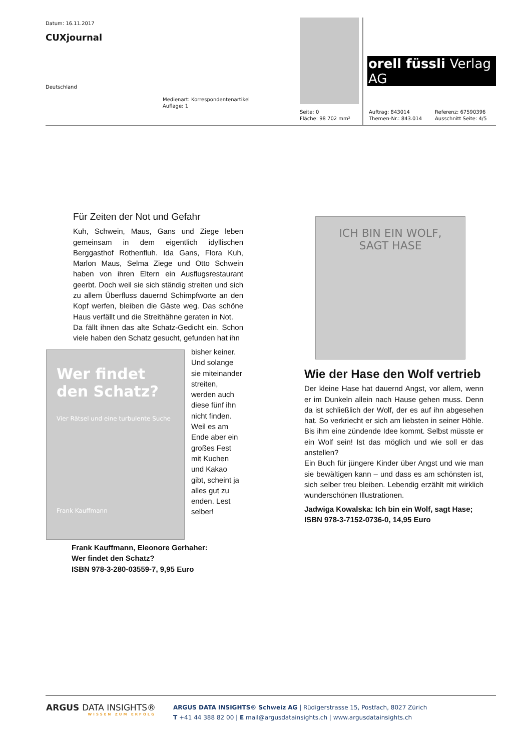Datum: 16.11.2017
CUXjournal
Deutschland
Medienart: Korrespondentenartikel
Auflage: 1
Seite: 0
Fläche: 98 702 mm²
orell füssli Verlag AG
Auftrag: 843014
Themen-Nr.: 843.014
Referenz: 67590396
Ausschnitt Seite: 4/5
Für Zeiten der Not und Gefahr
Kuh, Schwein, Maus, Gans und Ziege leben gemeinsam in dem eigentlich idyllischen Berggasthof Rothenfluh. Ida Gans, Flora Kuh, Marlon Maus, Selma Ziege und Otto Schwein haben von ihren Eltern ein Ausflugsrestaurant geerbt. Doch weil sie sich ständig streiten und sich zu allem Überfluss dauernd Schimpfworte an den Kopf werfen, bleiben die Gäste weg. Das schöne Haus verfällt und die Streithähne geraten in Not.
Da fällt ihnen das alte Schatz-Gedicht ein. Schon viele haben den Schatz gesucht, gefunden hat ihn
Wer findet den Schatz?
Vier Rätsel und eine turbulente Suche
Frank Kauffmann
bisher keiner. Und solange sie miteinander streiten, werden auch diese fünf ihn nicht finden. Weil es am Ende aber ein großes Fest mit Kuchen und Kakao gibt, scheint ja alles gut zu enden. Lest selber!
Frank Kauffmann, Eleonore Gerhaher:
Wer findet den Schatz?
ISBN 978-3-280-03559-7, 9,95 Euro
ICH BIN EIN WOLF,
SAGT HASE
Wie der Hase den Wolf vertrieb
Der kleine Hase hat dauernd Angst, vor allem, wenn er im Dunkeln allein nach Hause gehen muss. Denn da ist schließlich der Wolf, der es auf ihn abgesehen hat. So verkriecht er sich am liebsten in seiner Höhle. Bis ihm eine zündende Idee kommt. Selbst müsste er ein Wolf sein! Ist das möglich und wie soll er das anstellen?
Ein Buch für jüngere Kinder über Angst und wie man sie bewältigen kann – und dass es am schönsten ist, sich selber treu bleiben. Lebendig erzählt mit wirklich wunderschönen Illustrationen.
Jadwiga Kowalska: Ich bin ein Wolf, sagt Hase;
ISBN 978-3-7152-0736-0, 14,95 Euro
ARGUS DATA INSIGHTS®
WISSEN ZUM ERFOLG
ARGUS DATA INSIGHTS® Schweiz AG | Rüdigerstrasse 15, Postfach, 8027 Zürich
T +41 44 388 82 00 | E mail@argusdatainsights.ch | www.argusdatainsights.ch